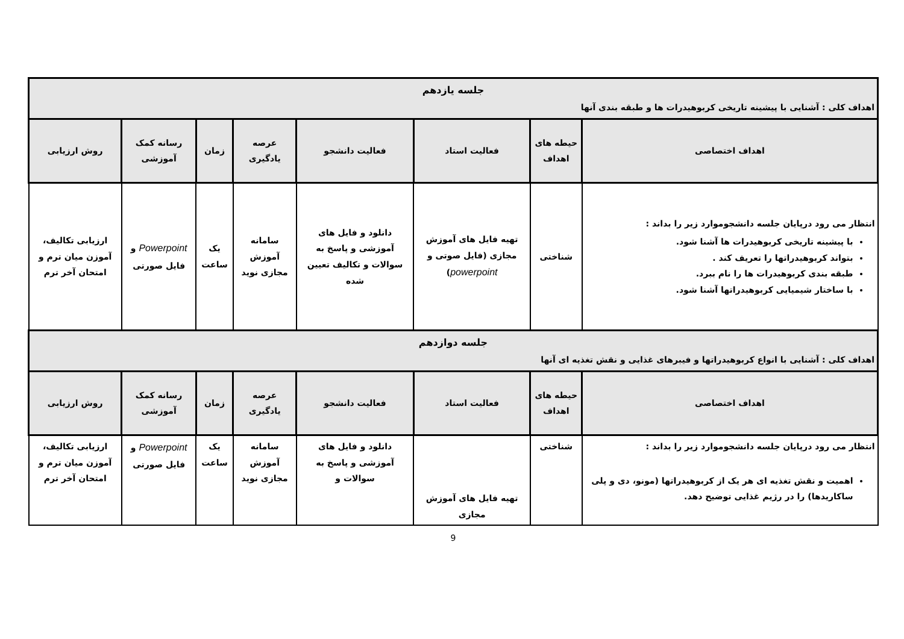| جلسه یازدهم اهداف کلی : آشنایی با پیشینه تاریخی کربوهیدرات ها و طبقه بندی آنها | | | | | | | |
| اهداف اختصاصی | حیطه های اهداف | فعالیت استاد | فعالیت دانشجو | عرصه یادگیری | زمان | رسانه کمک آموزشی | روش ارزیابی |
| انتظار می رود درپایان جلسه دانشجوموارد زیر را بداند : با پیشینه تاریخی کربوهیدرات ها آشنا شود. بتواند کربوهیدراتها را تعریف کند . طبقه بندی کربوهیدرات ها را نام ببرد. با ساختار شیمیایی کربوهیدراتها آشنا شود. | شناختی | تهیه فایل های آموزش مجازی (فایل صوتی و powerpoint ) | دانلود و فایل های آموزشی و پاسخ به سوالات و تکالیف تعیین شده | سامانه آموزش مجازی نوید | یک ساعت | Powerpoint و فایل صورتی | ارزیابی تکالیف، آموزن میان ترم و امتحان آخر ترم |
| جلسه دوازدهم اهداف کلی : آشنایی با انواع کربوهیدراتها و فیبرهای غذایی و نقش تغذیه ای آنها | | | | | | | |
| اهداف اختصاصی | حیطه های اهداف | فعالیت استاد | فعالیت دانشجو | عرصه یادگیری | زمان | رسانه کمک آموزشی | روش ارزیابی |
| انتظار می رود درپایان جلسه دانشجوموارد زیر را بداند : اهمیت و نقش تغذیه ای هر یک از کربوهیدراتها (مونو، دی و پلی ساکاریدها) را در رژیم غذایی توضیح دهد. | شناختی | تهیه فایل های آموزش مجازی | دانلود و فایل های آموزشی و پاسخ به سوالات و | سامانه آموزش مجازی نوید | یک ساعت | Powerpoint و فایل صورتی | ارزیابی تکالیف، آموزن میان ترم و امتحان آخر ترم |
9